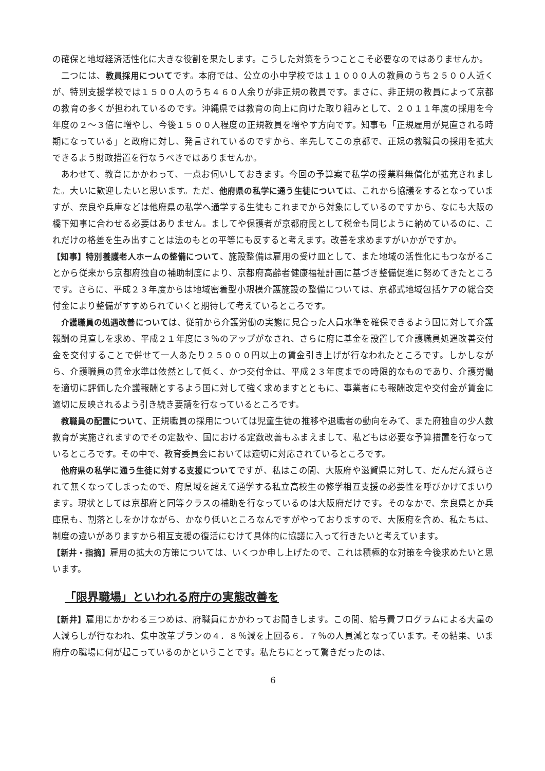の確保と地域経済活性化に大きな役割を果たします。こうした対策をうつことこそ必要なのではありませんか。
二つには、教員採用についてです。本府では、公立の小中学校では１１０００人の教員のうち２５００人近くが、特別支援学校では１５００人のうち４６０人余りが非正規の教員です。まさに、非正規の教員によって京都の教育の多くが担われているのです。沖縄県では教育の向上に向けた取り組みとして、２０１１年度の採用を今年度の２～３倍に増やし、今後１５００人程度の正規教員を増やす方向です。知事も「正規雇用が見直される時期になっている」と政府に対し、発言されているのですから、率先してこの京都で、正規の教職員の採用を拡大できるよう財政措置を行なうべきではありませんか。
あわせて、教育にかかわって、一点お伺いしておきます。今回の予算案で私学の授業料無償化が拡充されました。大いに歓迎したいと思います。ただ、他府県の私学に通う生徒については、これから協議をするとなっていますが、奈良や兵庫などは他府県の私学へ通学する生徒もこれまでから対象にしているのですから、なにも大阪の橋下知事に合わせる必要はありません。ましてや保護者が京都府民として税金も同じように納めているのに、これだけの格差を生み出すことは法のもとの平等にも反すると考えます。改善を求めますがいかがですか。
【知事】特別養護老人ホームの整備について、施設整備は雇用の受け皿として、また地域の活性化にもつながることから従来から京都府独自の補助制度により、京都府高齢者健康福祉計画に基づき整備促進に努めてきたところです。さらに、平成２３年度からは地域密着型小規模介護施設の整備については、京都式地域包括ケアの総合交付金により整備がすすめられていくと期待して考えているところです。
介護職員の処遇改善については、従前から介護労働の実態に見合った人員水準を確保できるよう国に対して介護報酬の見直しを求め、平成２１年度に３％のアップがなされ、さらに府に基金を設置して介護職員処遇改善交付金を交付することで併せて一人あたり２５０００円以上の賃金引き上げが行なわれたところです。しかしながら、介護職員の賃金水準は依然として低く、かつ交付金は、平成２３年度までの時限的なものであり、介護労働を適切に評価した介護報酬とするよう国に対して強く求めますとともに、事業者にも報酬改定や交付金が賃金に適切に反映されるよう引き続き要請を行なっているところです。
教職員の配置について、正規職員の採用については児童生徒の推移や退職者の動向をみて、また府独自の少人数教育が実施されますのでその定数や、国における定数改善もふまえまして、私どもは必要な予算措置を行なっているところです。その中で、教育委員会においては適切に対応されているところです。
他府県の私学に通う生徒に対する支援についてですが、私はこの間、大阪府や滋賀県に対して、だんだん減らされて無くなってしまったので、府県域を超えて通学する私立高校生の修学相互支援の必要性を呼びかけてまいります。現状としては京都府と同等クラスの補助を行なっているのは大阪府だけです。そのなかで、奈良県とか兵庫県も、割落としをかけながら、かなり低いところなんですがやっておりますので、大阪府を含め、私たちは、制度の違いがありますから相互支援の復活にむけて具体的に協議に入って行きたいと考えています。
【新井・指摘】雇用の拡大の方策については、いくつか申し上げたので、これは積極的な対策を今後求めたいと思います。
「限界職場」といわれる府庁の実態改善を
【新井】雇用にかかわる三つめは、府職員にかかわってお聞きします。この間、給与費プログラムによる大量の人減らしが行なわれ、集中改革プランの４．８％減を上回る６．７％の人員減となっています。その結果、いま府庁の職場に何が起こっているのかということです。私たちにとって驚きだったのは、
6